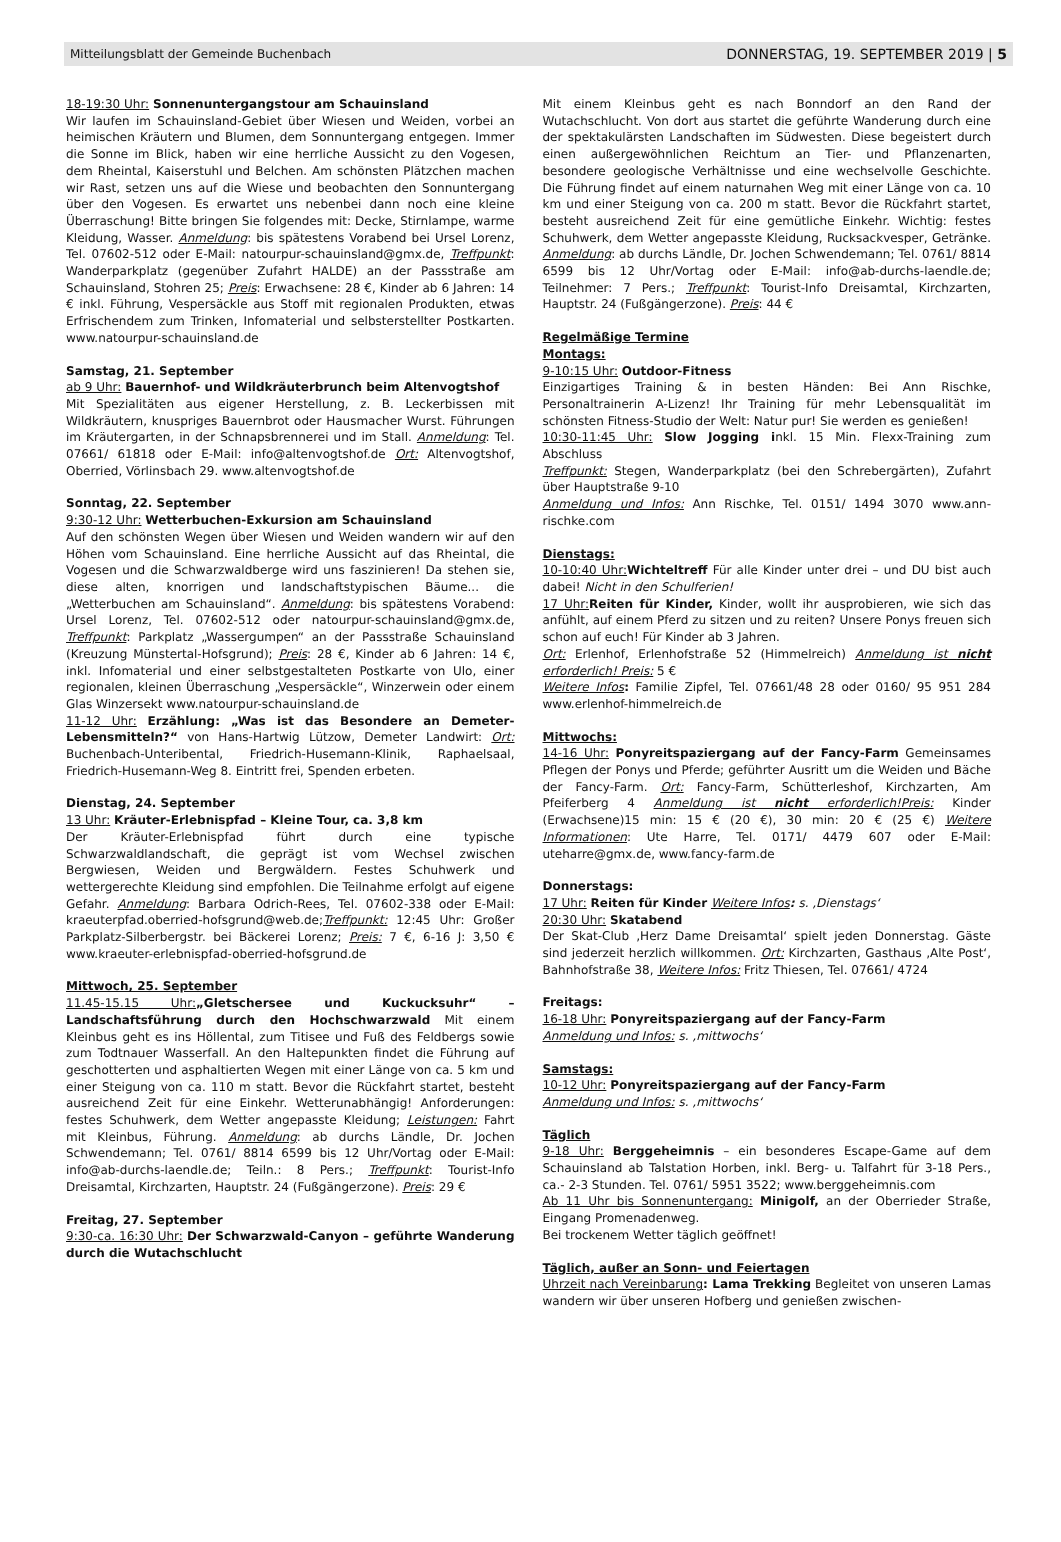Mitteilungsblatt der Gemeinde Buchenbach DONNERSTAG, 19. SEPTEMBER 2019 | 5
18-19:30 Uhr: Sonnenuntergangstour am Schauinsland
Wir laufen im Schauinsland-Gebiet über Wiesen und Weiden, vorbei an heimischen Kräutern und Blumen, dem Sonnuntergang entgegen. Immer die Sonne im Blick, haben wir eine herrliche Aussicht zu den Vogesen, dem Rheintal, Kaiserstuhl und Belchen. Am schönsten Plätzchen machen wir Rast, setzen uns auf die Wiese und beobachten den Sonnuntergang über den Vogesen. Es erwartet uns nebenbei dann noch eine kleine Überraschung! Bitte bringen Sie folgendes mit: Decke, Stirnlampe, warme Kleidung, Wasser. Anmeldung: bis spätestens Vorabend bei Ursel Lorenz, Tel. 07602-512 oder E-Mail: natourpur-schauinsland@gmx.de, Treffpunkt: Wanderparkplatz (gegenüber Zufahrt HALDE) an der Passstraße am Schauinsland, Stohren 25; Preis: Erwachsene: 28 €, Kinder ab 6 Jahren: 14 € inkl. Führung, Vespersäckle aus Stoff mit regionalen Produkten, etwas Erfrischendem zum Trinken, Infomaterial und selbsterstellter Postkarten. www.natourpur-schauinsland.de
Samstag, 21. September
ab 9 Uhr: Bauernhof- und Wildkräuterbrunch beim Altenvogtshof
Mit Spezialitäten aus eigener Herstellung, z. B. Leckerbissen mit Wildkräutern, knuspriges Bauernbrot oder Hausmacher Wurst. Führungen im Kräutergarten, in der Schnapsbrennerei und im Stall. Anmeldung: Tel. 07661/ 61818 oder E-Mail: info@altenvogtshof.de Ort: Altenvogtshof, Oberried, Vörlinsbach 29. www.altenvogtshof.de
Sonntag, 22. September
9:30-12 Uhr: Wetterbuchen-Exkursion am Schauinsland
Auf den schönsten Wegen über Wiesen und Weiden wandern wir auf den Höhen vom Schauinsland. Eine herrliche Aussicht auf das Rheintal, die Vogesen und die Schwarzwaldberge wird uns faszinieren! Da stehen sie, diese alten, knorrigen und landschaftstypischen Bäume... die „Wetterbuchen am Schauinsland“. Anmeldung: bis spätestens Vorabend: Ursel Lorenz, Tel. 07602-512 oder natourpur-schauinsland@gmx.de, Treffpunkt: Parkplatz „Wassergumpen“ an der Passstraße Schauinsland (Kreuzung Münstertal-Hofsgrund); Preis: 28 €, Kinder ab 6 Jahren: 14 €, inkl. Infomaterial und einer selbstgestalteten Postkarte von Ulo, einer regionalen, kleinen Überraschung „Vespersäckle“, Winzerwein oder einem Glas Winzersekt www.natourpur-schauinsland.de
11-12 Uhr: Erzählung: „Was ist das Besondere an Demeter-Lebensmitteln?“ von Hans-Hartwig Lützow, Demeter Landwirt: Ort: Buchenbach-Unteribental, Friedrich-Husemann-Klinik, Raphaelsaal, Friedrich-Husemann-Weg 8. Eintritt frei, Spenden erbeten.
Dienstag, 24. September
13 Uhr: Kräuter-Erlebnispfad – Kleine Tour, ca. 3,8 km
Der Kräuter-Erlebnispfad führt durch eine typische Schwarzwaldlandschaft, die geprägt ist vom Wechsel zwischen Bergwiesen, Weiden und Bergwäldern. Festes Schuhwerk und wettergerechte Kleidung sind empfohlen. Die Teilnahme erfolgt auf eigene Gefahr. Anmeldung: Barbara Odrich-Rees, Tel. 07602-338 oder E-Mail: kraeuterpfad.oberried-hofsgrund@web.de;Treffpunkt: 12:45 Uhr: Großer Parkplatz-Silberbergstr. bei Bäckerei Lorenz; Preis: 7 €, 6-16 J: 3,50 € www.kraeuter-erlebnispfad-oberried-hofsgrund.de
Mittwoch, 25. September
11.45-15.15 Uhr:„Gletschersee und Kuckucksuhr“ – Landschaftsführung durch den Hochschwarzwald Mit einem Kleinbus geht es ins Höllental, zum Titisee und Fuß des Feldbergs sowie zum Todtnauer Wasserfall. An den Haltepunkten findet die Führung auf geschotterten und asphaltierten Wegen mit einer Länge von ca. 5 km und einer Steigung von ca. 110 m statt. Bevor die Rückfahrt startet, besteht ausreichend Zeit für eine Einkehr. Wetterunabhängig! Anforderungen: festes Schuhwerk, dem Wetter angepasste Kleidung; Leistungen: Fahrt mit Kleinbus, Führung. Anmeldung: ab durchs Ländle, Dr. Jochen Schwendemann; Tel. 0761/ 8814 6599 bis 12 Uhr/Vortag oder E-Mail: info@ab-durchs-laendle.de; Teiln.: 8 Pers.; Treffpunkt: Tourist-Info Dreisamtal, Kirchzarten, Hauptstr. 24 (Fußgängerzone). Preis: 29 €
Freitag, 27. September
9:30-ca. 16:30 Uhr: Der Schwarzwald-Canyon – geführte Wanderung durch die Wutachschlucht
Mit einem Kleinbus geht es nach Bonndorf an den Rand der Wutachschlucht. Von dort aus startet die geführte Wanderung durch eine der spektakulärsten Landschaften im Südwesten. Diese begeistert durch einen außergewöhnlichen Reichtum an Tier- und Pflanzenarten, besondere geologische Verhältnisse und eine wechselvolle Geschichte. Die Führung findet auf einem naturnahen Weg mit einer Länge von ca. 10 km und einer Steigung von ca. 200 m statt. Bevor die Rückfahrt startet, besteht ausreichend Zeit für eine gemütliche Einkehr. Wichtig: festes Schuhwerk, dem Wetter angepasste Kleidung, Rucksackvesper, Getränke. Anmeldung: ab durchs Ländle, Dr. Jochen Schwendemann; Tel. 0761/ 8814 6599 bis 12 Uhr/Vortag oder E-Mail: info@ab-durchs-laendle.de; Teilnehmer: 7 Pers.; Treffpunkt: Tourist-Info Dreisamtal, Kirchzarten, Hauptstr. 24 (Fußgängerzone). Preis: 44 €
Regelmäßige Termine
Montags:
9-10:15 Uhr: Outdoor-Fitness
Einzigartiges Training & in besten Händen: Bei Ann Rischke, Personaltrainerin A-Lizenz! Ihr Training für mehr Lebensqualität im schönsten Fitness-Studio der Welt: Natur pur! Sie werden es genießen!
10:30-11:45 Uhr: Slow Jogging inkl. 15 Min. Flexx-Training zum Abschluss
Treffpunkt: Stegen, Wanderparkplatz (bei den Schrebergärten), Zufahrt über Hauptstraße 9-10
Anmeldung und Infos: Ann Rischke, Tel. 0151/ 1494 3070 www.ann-rischke.com
Dienstags:
10-10:40 Uhr: Wichteltreff Für alle Kinder unter drei – und DU bist auch dabei! Nicht in den Schulferien!
17 Uhr: Reiten für Kinder, Kinder, wollt ihr ausprobieren, wie sich das anfühlt, auf einem Pferd zu sitzen und zu reiten? Unsere Ponys freuen sich schon auf euch! Für Kinder ab 3 Jahren.
Ort: Erlenhof, Erlenhofstraße 52 (Himmelreich) Anmeldung ist nicht erforderlich! Preis: 5 €
Weitere Infos: Familie Zipfel, Tel. 07661/48 28 oder 0160/ 95 951 284 www.erlenhof-himmelreich.de
Mittwochs:
14-16 Uhr: Ponyreitspaziergang auf der Fancy-Farm Gemeinsames Pflegen der Ponys und Pferde; geführter Ausritt um die Weiden und Bäche der Fancy-Farm. Ort: Fancy-Farm, Schütterleshof, Kirchzarten, Am Pfeiferberg 4 Anmeldung ist nicht erforderlich!Preis: Kinder (Erwachsene)15 min: 15 € (20 €), 30 min: 20 € (25 €) Weitere Informationen: Ute Harre, Tel. 0171/ 4479 607 oder E-Mail: uteharre@gmx.de, www.fancy-farm.de
Donnerstags:
17 Uhr: Reiten für Kinder Weitere Infos: s. ‚Dienstags‘
20:30 Uhr: Skatabend
Der Skat-Club ‚Herz Dame Dreisamtal‘ spielt jeden Donnerstag. Gäste sind jederzeit herzlich willkommen. Ort: Kirchzarten, Gasthaus ‚Alte Post‘, Bahnhofstraße 38, Weitere Infos: Fritz Thiesen, Tel. 07661/ 4724
Freitags:
16-18 Uhr: Ponyreitspaziergang auf der Fancy-Farm
Anmeldung und Infos: s. ‚mittwochs‘
Samstags:
10-12 Uhr: Ponyreitspaziergang auf der Fancy-Farm
Anmeldung und Infos: s. ‚mittwochs‘
Täglich
9-18 Uhr: Berggeheimnis – ein besonderes Escape-Game auf dem Schauinsland ab Talstation Horben, inkl. Berg- u. Talfahrt für 3-18 Pers., ca.- 2-3 Stunden. Tel. 0761/ 5951 3522; www.berggeheimnis.com
Ab 11 Uhr bis Sonnenuntergang: Minigolf, an der Oberrieder Straße, Eingang Promenadenweg.
Bei trockenem Wetter täglich geöffnet!
Täglich, außer an Sonn- und Feiertagen
Uhrzeit nach Vereinbarung: Lama Trekking Begleitet von unseren Lamas wandern wir über unseren Hofberg und genießen zwischen-